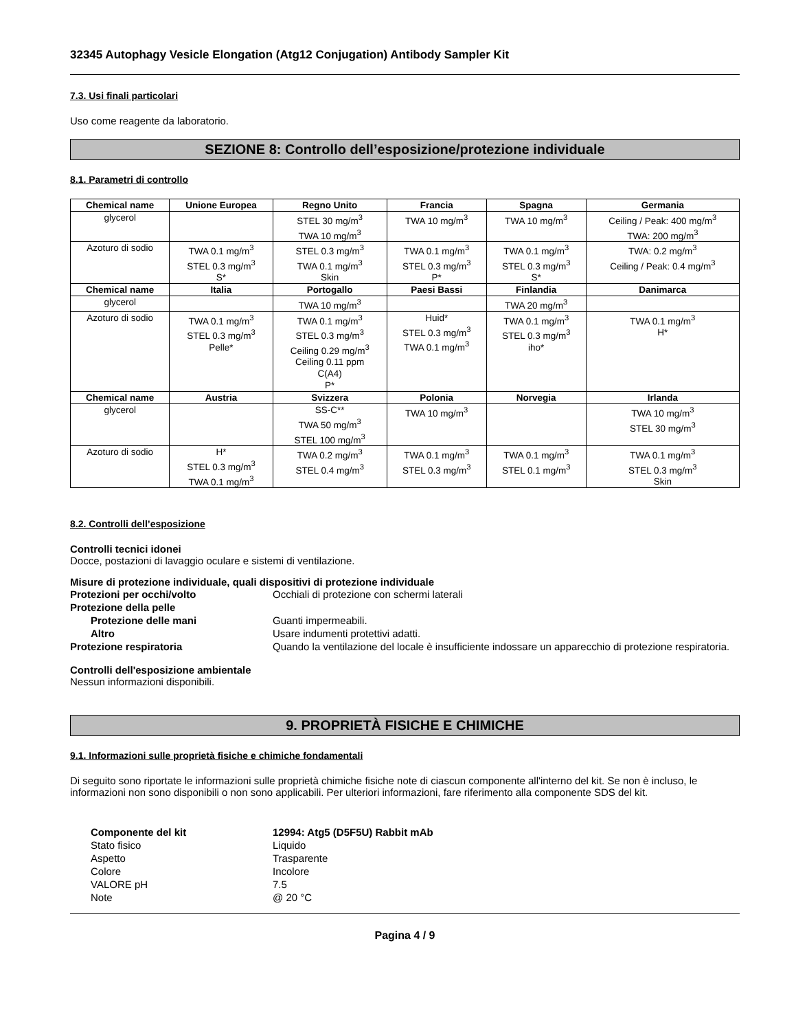32345 Autophagy Vesicle Elongation (Atg12 Conjugation) Antibody Sampler Kit
7.3. Usi finali particolari
Uso come reagente da laboratorio.
SEZIONE 8: Controllo dell’esposizione/protezione individuale
8.1. Parametri di controllo
| Chemical name | Unione Europea | Regno Unito | Francia | Spagna | Germania |
| --- | --- | --- | --- | --- | --- |
| glycerol | | STEL 30 mg/m<sup>3</sup> TWA 10 mg/m<sup>3</sup> | TWA 10 mg/m<sup>3</sup> | TWA 10 mg/m<sup>3</sup> | Ceiling / Peak: 400 mg/m<sup>3</sup> TWA: 200 mg/m<sup>3</sup> |
| Azoturo di sodio | TWA 0.1 mg/m<sup>3</sup> STEL 0.3 mg/m<sup>3</sup> S* | STEL 0.3 mg/m<sup>3</sup> TWA 0.1 mg/m<sup>3</sup> Skin | TWA 0.1 mg/m<sup>3</sup> STEL 0.3 mg/m<sup>3</sup> P* | TWA 0.1 mg/m<sup>3</sup> STEL 0.3 mg/m<sup>3</sup> S* | TWA: 0.2 mg/m<sup>3</sup> Ceiling / Peak: 0.4 mg/m<sup>3</sup> |
| Chemical name | Italia | Portogallo | Paesi Bassi | Finlandia | Danimarca |
| glycerol | | TWA 10 mg/m<sup>3</sup> | | TWA 20 mg/m<sup>3</sup> | |
| Azoturo di sodio | TWA 0.1 mg/m<sup>3</sup> STEL 0.3 mg/m<sup>3</sup> Pelle* | TWA 0.1 mg/m<sup>3</sup> STEL 0.3 mg/m<sup>3</sup> Ceiling 0.29 mg/m<sup>3</sup> Ceiling 0.11 ppm C(A4) P* | Huid* STEL 0.3 mg/m<sup>3</sup> TWA 0.1 mg/m<sup>3</sup> | TWA 0.1 mg/m<sup>3</sup> STEL 0.3 mg/m<sup>3</sup> iho* | TWA 0.1 mg/m<sup>3</sup> H* |
| Chemical name | Austria | Svizzera | Polonia | Norvegia | Irlanda |
| glycerol | | SS-C** TWA 50 mg/m<sup>3</sup> STEL 100 mg/m<sup>3</sup> | TWA 10 mg/m<sup>3</sup> | | TWA 10 mg/m<sup>3</sup> STEL 30 mg/m<sup>3</sup> |
| Azoturo di sodio | H* STEL 0.3 mg/m<sup>3</sup> TWA 0.1 mg/m<sup>3</sup> | TWA 0.2 mg/m<sup>3</sup> STEL 0.4 mg/m<sup>3</sup> | TWA 0.1 mg/m<sup>3</sup> STEL 0.3 mg/m<sup>3</sup> | TWA 0.1 mg/m<sup>3</sup> STEL 0.1 mg/m<sup>3</sup> | TWA 0.1 mg/m<sup>3</sup> STEL 0.3 mg/m<sup>3</sup> Skin |
8.2. Controlli dell’esposizione
Controlli tecnici idonei
Docce, postazioni di lavaggio oculare e sistemi di ventilazione.
Misure di protezione individuale, quali dispositivi di protezione individuale
Protezioni per occhi/volto
Occhiali di protezione con schermi laterali
Protezione della pelle
Protezione delle mani
Guanti impermeabili.
Altro
Usare indumenti protettivi adatti.
Protezione respiratoria
Quando la ventilazione del locale è insufficiente indossare un apparecchio di protezione respiratoria.
Controlli dell'esposizione ambientale
Nessun informazioni disponibili.
9. PROPRIETÀ FISICHE E CHIMICHE
9.1. Informazioni sulle proprietà fisiche e chimiche fondamentali
Di seguito sono riportate le informazioni sulle proprietà chimiche fisiche note di ciascun componente all'interno del kit. Se non è incluso, le informazioni non sono disponibili o non sono applicabili. Per ulteriori informazioni, fare riferimento alla componente SDS del kit.
Componente del kit
12994: Atg5 (D5F5U) Rabbit mAb
Stato fisico
Liquido
Aspetto
Trasparente
Colore
Incolore
VALORE pH
7.5
Note
@ 20 °C
Pagina 4 / 9